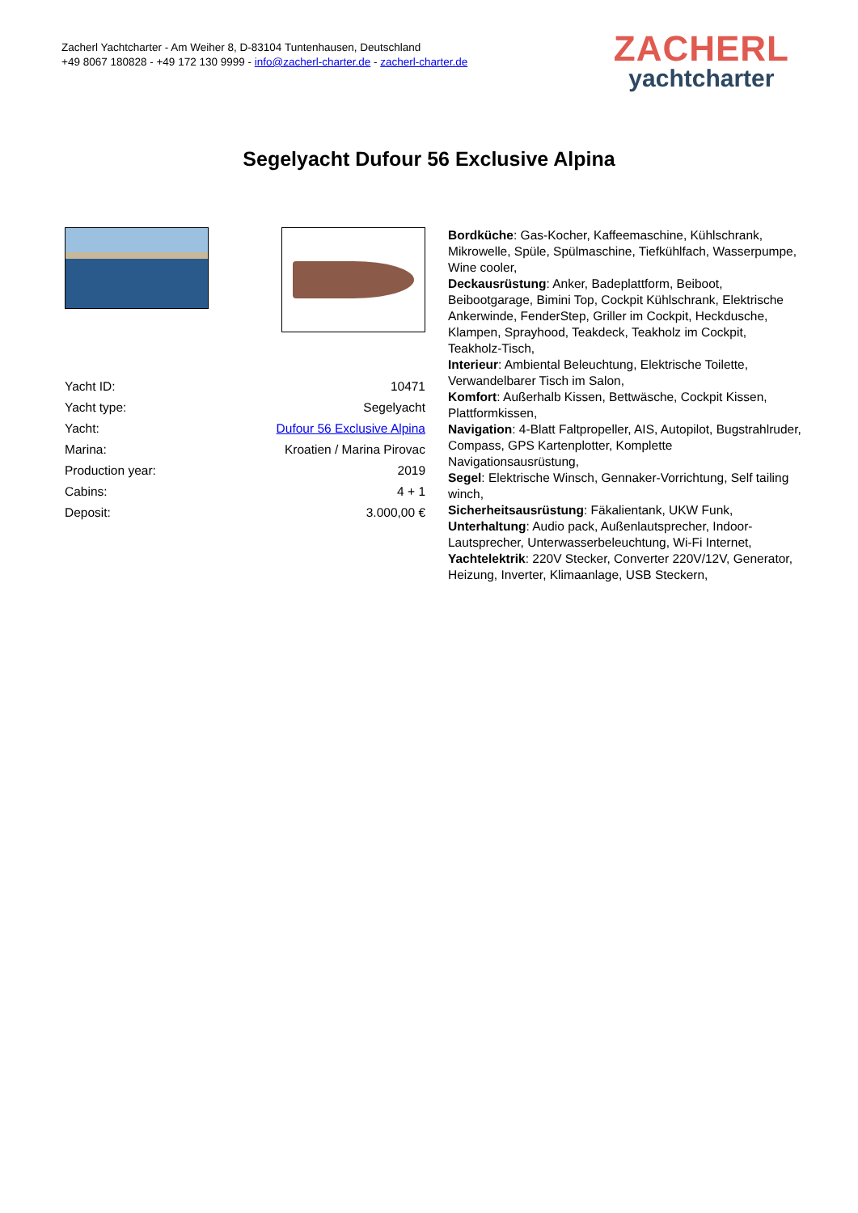Zacherl Yachtcharter - Am Weiher 8, D-83104 Tuntenhausen, Deutschland
+49 8067 180828 - +49 172 130 9999 - info@zacherl-charter.de - zacherl-charter.de
ZACHERL
yachtcharter
Segelyacht Dufour 56 Exclusive Alpina
| Yacht ID: | 10471 |
| Yacht type: | Segelyacht |
| Yacht: | Dufour 56 Exclusive Alpina |
| Marina: | Kroatien / Marina Pirovac |
| Production year: | 2019 |
| Cabins: | 4 + 1 |
| Deposit: | 3.000,00 € |
Bordküche: Gas-Kocher, Kaffeemaschine, Kühlschrank, Mikrowelle, Spüle, Spülmaschine, Tiefkühlfach, Wasserpumpe, Wine cooler,
Deckausrüstung: Anker, Badeplattform, Beiboot, Beibootgarage, Bimini Top, Cockpit Kühlschrank, Elektrische Ankerwinde, FenderStep, Griller im Cockpit, Heckdusche, Klampen, Sprayhood, Teakdeck, Teakholz im Cockpit, Teakholz-Tisch,
Interieur: Ambiental Beleuchtung, Elektrische Toilette, Verwandelbarer Tisch im Salon,
Komfort: Außerhalb Kissen, Bettwäsche, Cockpit Kissen, Plattformkissen,
Navigation: 4-Blatt Faltpropeller, AIS, Autopilot, Bugstrahlruder, Compass, GPS Kartenplotter, Komplette Navigationsausrüstung,
Segel: Elektrische Winsch, Gennaker-Vorrichtung, Self tailing winch,
Sicherheitsausrüstung: Fäkalientank, UKW Funk,
Unterhaltung: Audio pack, Außenlautsprecher, Indoor-Lautsprecher, Unterwasserbeleuchtung, Wi-Fi Internet,
Yachtelektrik: 220V Stecker, Converter 220V/12V, Generator, Heizung, Inverter, Klimaanlage, USB Steckern,